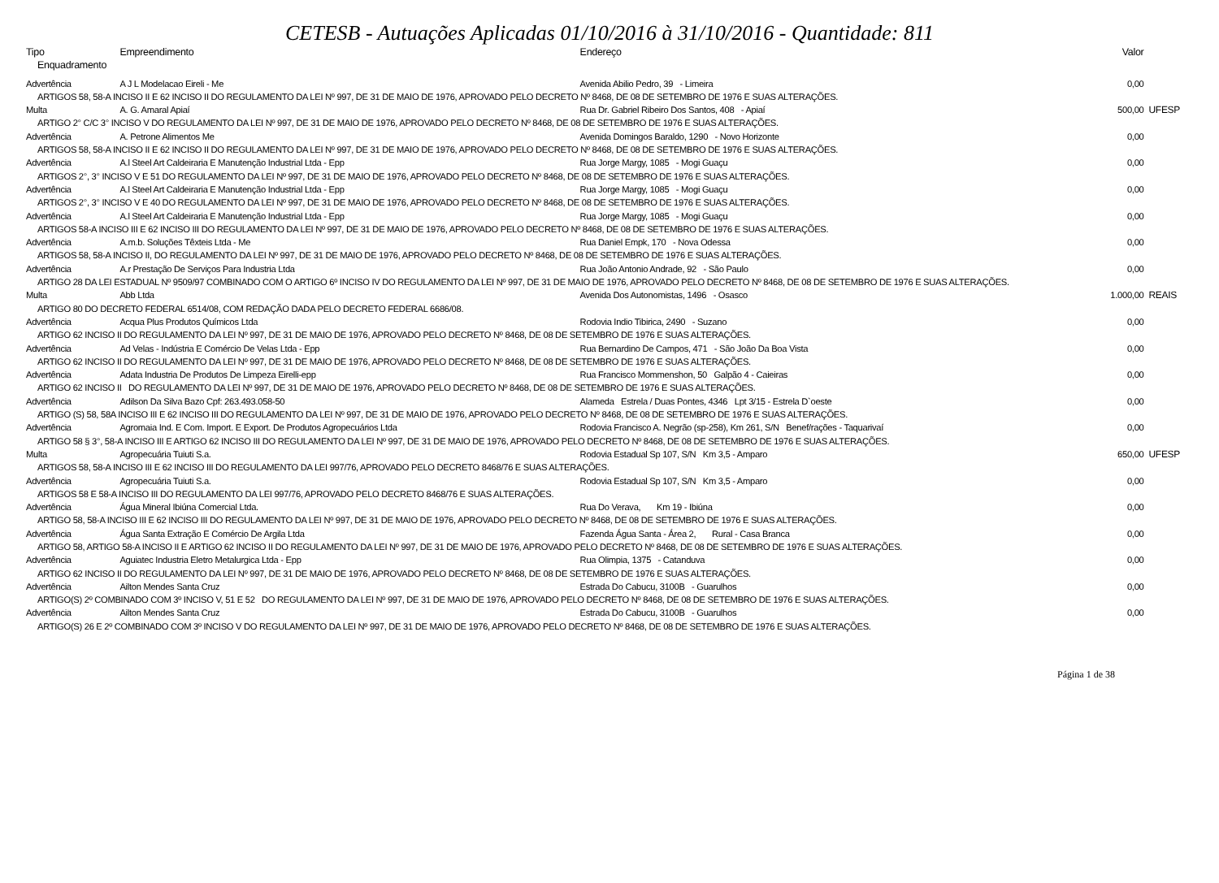CETESB - Autuações Aplicadas 01/10/2016 à 31/10/2016 - Quantidade: 811
| Tipo | Empreendimento | Endereço | Valor | |
| --- | --- | --- | --- | --- |
| Enquadramento | | | | |
| Advertência | A J L Modelacao Eireli - Me | Avenida Abilio Pedro, 39 - Limeira | 0,00 | |
| ARTIGOS 58, 58-A INCISO II E 62 INCISO II DO REGULAMENTO DA LEI Nº 997, DE 31 DE MAIO DE 1976, APROVADO PELO DECRETO Nº 8468, DE 08 DE SETEMBRO DE 1976 E SUAS ALTERAÇÕES. | | | | |
| Multa | A. G. Amaral Apiaí | Rua Dr. Gabriel Ribeiro Dos Santos, 408 - Apiaí | 500,00 | UFESP |
| ARTIGO 2° C/C 3° INCISO V DO REGULAMENTO DA LEI Nº 997, DE 31 DE MAIO DE 1976, APROVADO PELO DECRETO Nº 8468, DE 08 DE SETEMBRO DE 1976 E SUAS ALTERAÇÕES. | | | | |
| Advertência | A. Petrone Alimentos Me | Avenida Domingos Baraldo, 1290 - Novo Horizonte | 0,00 | |
| ARTIGOS 58, 58-A INCISO II E 62 INCISO II DO REGULAMENTO DA LEI Nº 997, DE 31 DE MAIO DE 1976, APROVADO PELO DECRETO Nº 8468, DE 08 DE SETEMBRO DE 1976 E SUAS ALTERAÇÕES. | | | | |
| Advertência | A.l Steel Art Caldeiraria E Manutenção Industrial Ltda - Epp | Rua Jorge Margy, 1085 - Mogi Guaçu | 0,00 | |
| ARTIGOS 2°, 3° INCISO V E 51 DO REGULAMENTO DA LEI Nº 997, DE 31 DE MAIO DE 1976, APROVADO PELO DECRETO Nº 8468, DE 08 DE SETEMBRO DE 1976 E SUAS ALTERAÇÕES. | | | | |
| Advertência | A.l Steel Art Caldeiraria E Manutenção Industrial Ltda - Epp | Rua Jorge Margy, 1085 - Mogi Guaçu | 0,00 | |
| ARTIGOS 2°, 3° INCISO V E 40 DO REGULAMENTO DA LEI Nº 997, DE 31 DE MAIO DE 1976, APROVADO PELO DECRETO Nº 8468, DE 08 DE SETEMBRO DE 1976 E SUAS ALTERAÇÕES. | | | | |
| Advertência | A.l Steel Art Caldeiraria E Manutenção Industrial Ltda - Epp | Rua Jorge Margy, 1085 - Mogi Guaçu | 0,00 | |
| ARTIGOS 58-A INCISO III E 62 INCISO III DO REGULAMENTO DA LEI Nº 997, DE 31 DE MAIO DE 1976, APROVADO PELO DECRETO Nº 8468, DE 08 DE SETEMBRO DE 1976 E SUAS ALTERAÇÕES. | | | | |
| Advertência | A.m.b. Soluções Têxteis Ltda - Me | Rua Daniel Empk, 170 - Nova Odessa | 0,00 | |
| ARTIGOS 58, 58-A INCISO II, DO REGULAMENTO DA LEI Nº 997, DE 31 DE MAIO DE 1976, APROVADO PELO DECRETO Nº 8468, DE 08 DE SETEMBRO DE 1976 E SUAS ALTERAÇÕES. | | | | |
| Advertência | A.r Prestação De Serviços Para Industria Ltda | Rua João Antonio Andrade, 92 - São Paulo | 0,00 | |
| ARTIGO 28 DA LEI ESTADUAL Nº 9509/97 COMBINADO COM O ARTIGO 6º INCISO IV DO REGULAMENTO DA LEI Nº 997, DE 31 DE MAIO DE 1976, APROVADO PELO DECRETO Nº 8468, DE 08 DE SETEMBRO DE 1976 E SUAS ALTERAÇÕES. | | | | |
| Multa | Abb Ltda | Avenida Dos Autonomistas, 1496 - Osasco | 1.000,00 | REAIS |
| ARTIGO 80 DO DECRETO FEDERAL 6514/08, COM REDAÇÃO DADA PELO DECRETO FEDERAL 6686/08. | | | | |
| Advertência | Acqua Plus Produtos Químicos Ltda | Rodovia Indio Tibirica, 2490 - Suzano | 0,00 | |
| ARTIGO 62 INCISO II DO REGULAMENTO DA LEI Nº 997, DE 31 DE MAIO DE 1976, APROVADO PELO DECRETO Nº 8468, DE 08 DE SETEMBRO DE 1976 E SUAS ALTERAÇÕES. | | | | |
| Advertência | Ad Velas - Indústria E Comércio De Velas Ltda - Epp | Rua Bernardino De Campos, 471 - São João Da Boa Vista | 0,00 | |
| ARTIGO 62 INCISO II DO REGULAMENTO DA LEI Nº 997, DE 31 DE MAIO DE 1976, APROVADO PELO DECRETO Nº 8468, DE 08 DE SETEMBRO DE 1976 E SUAS ALTERAÇÕES. | | | | |
| Advertência | Adata Industria De Produtos De Limpeza Eirelli-epp | Rua Francisco Mommenshon, 50 Galpão 4 - Caieiras | 0,00 | |
| ARTIGO 62 INCISO II DO REGULAMENTO DA LEI Nº 997, DE 31 DE MAIO DE 1976, APROVADO PELO DECRETO Nº 8468, DE 08 DE SETEMBRO DE 1976 E SUAS ALTERAÇÕES. | | | | |
| Advertência | Adilson Da Silva Bazo Cpf: 263.493.058-50 | Alameda Estrela / Duas Pontes, 4346 Lpt 3/15 - Estrela D`oeste | 0,00 | |
| ARTIGO (S) 58, 58A INCISO III E 62 INCISO III DO REGULAMENTO DA LEI Nº 997, DE 31 DE MAIO DE 1976, APROVADO PELO DECRETO Nº 8468, DE 08 DE SETEMBRO DE 1976 E SUAS ALTERAÇÕES. | | | | |
| Advertência | Agromaia Ind. E Com. Import. E Export. De Produtos Agropecuários Ltda | Rodovia Francisco A. Negrão (sp-258), Km 261, S/N Benef/rações - Taquarivaí | 0,00 | |
| ARTIGO 58 § 3°, 58-A INCISO III E ARTIGO 62 INCISO III DO REGULAMENTO DA LEI Nº 997, DE 31 DE MAIO DE 1976, APROVADO PELO DECRETO Nº 8468, DE 08 DE SETEMBRO DE 1976 E SUAS ALTERAÇÕES. | | | | |
| Multa | Agropecuária Tuiuti S.a. | Rodovia Estadual Sp 107, S/N Km 3,5 - Amparo | 650,00 | UFESP |
| ARTIGOS 58, 58-A INCISO III E 62 INCISO III DO REGULAMENTO DA LEI 997/76, APROVADO PELO DECRETO 8468/76 E SUAS ALTERAÇÕES. | | | | |
| Advertência | Agropecuária Tuiuti S.a. | Rodovia Estadual Sp 107, S/N Km 3,5 - Amparo | 0,00 | |
| ARTIGOS 58 E 58-A INCISO III DO REGULAMENTO DA LEI 997/76, APROVADO PELO DECRETO 8468/76 E SUAS ALTERAÇÕES. | | | | |
| Advertência | Água Mineral Ibiúna Comercial Ltda. | Rua Do Verava, Km 19 - Ibiúna | 0,00 | |
| ARTIGO 58, 58-A INCISO III E 62 INCISO III DO REGULAMENTO DA LEI Nº 997, DE 31 DE MAIO DE 1976, APROVADO PELO DECRETO Nº 8468, DE 08 DE SETEMBRO DE 1976 E SUAS ALTERAÇÕES. | | | | |
| Advertência | Água Santa Extração E Comércio De Argila Ltda | Fazenda Água Santa - Área 2, Rural - Casa Branca | 0,00 | |
| ARTIGO 58, ARTIGO 58-A INCISO II E ARTIGO 62 INCISO II DO REGULAMENTO DA LEI Nº 997, DE 31 DE MAIO DE 1976, APROVADO PELO DECRETO Nº 8468, DE 08 DE SETEMBRO DE 1976 E SUAS ALTERAÇÕES. | | | | |
| Advertência | Aguiatec Industria Eletro Metalurgica Ltda - Epp | Rua Olimpia, 1375 - Catanduva | 0,00 | |
| ARTIGO 62 INCISO II DO REGULAMENTO DA LEI Nº 997, DE 31 DE MAIO DE 1976, APROVADO PELO DECRETO Nº 8468, DE 08 DE SETEMBRO DE 1976 E SUAS ALTERAÇÕES. | | | | |
| Advertência | Ailton Mendes Santa Cruz | Estrada Do Cabucu, 3100B - Guarulhos | 0,00 | |
| ARTIGO(S) 2º COMBINADO COM 3º INCISO V, 51 E 52 DO REGULAMENTO DA LEI Nº 997, DE 31 DE MAIO DE 1976, APROVADO PELO DECRETO Nº 8468, DE 08 DE SETEMBRO DE 1976 E SUAS ALTERAÇÕES. | | | | |
| Advertência | Ailton Mendes Santa Cruz | Estrada Do Cabucu, 3100B - Guarulhos | 0,00 | |
| ARTIGO(S) 26 E 2º COMBINADO COM 3º INCISO V DO REGULAMENTO DA LEI Nº 997, DE 31 DE MAIO DE 1976, APROVADO PELO DECRETO Nº 8468, DE 08 DE SETEMBRO DE 1976 E SUAS ALTERAÇÕES. | | | | |
Página 1 de 38